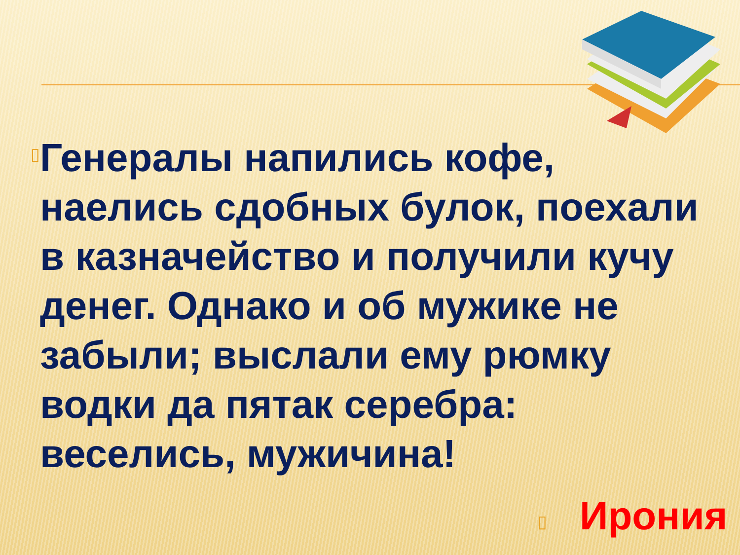▯
Генералы напились кофе, наелись сдобных булок, поехали в казначейство и получили кучу денег. Однако и об мужике не забыли; выслали ему рюмку водки да пятак серебра: веселись, мужичина!
▯ Ирония